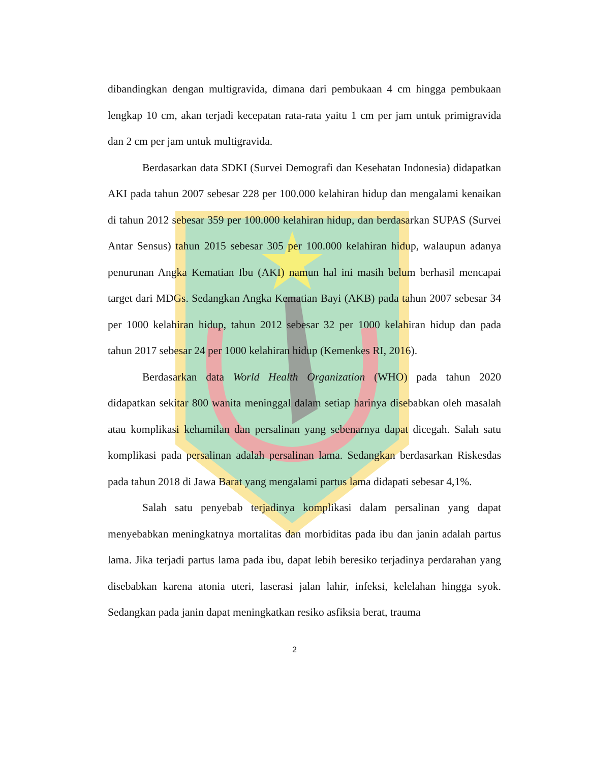dibandingkan dengan multigravida, dimana dari pembukaan 4 cm hingga pembukaan lengkap 10 cm, akan terjadi kecepatan rata-rata yaitu 1 cm per jam untuk primigravida dan 2 cm per jam untuk multigravida.
Berdasarkan data SDKI (Survei Demografi dan Kesehatan Indonesia) didapatkan AKI pada tahun 2007 sebesar 228 per 100.000 kelahiran hidup dan mengalami kenaikan di tahun 2012 sebesar 359 per 100.000 kelahiran hidup, dan berdasarkan SUPAS (Survei Antar Sensus) tahun 2015 sebesar 305 per 100.000 kelahiran hidup, walaupun adanya penurunan Angka Kematian Ibu (AKI) namun hal ini masih belum berhasil mencapai target dari MDGs. Sedangkan Angka Kematian Bayi (AKB) pada tahun 2007 sebesar 34 per 1000 kelahiran hidup, tahun 2012 sebesar 32 per 1000 kelahiran hidup dan pada tahun 2017 sebesar 24 per 1000 kelahiran hidup (Kemenkes RI, 2016).
Berdasarkan data World Health Organization (WHO) pada tahun 2020 didapatkan sekitar 800 wanita meninggal dalam setiap harinya disebabkan oleh masalah atau komplikasi kehamilan dan persalinan yang sebenarnya dapat dicegah. Salah satu komplikasi pada persalinan adalah persalinan lama. Sedangkan berdasarkan Riskesdas pada tahun 2018 di Jawa Barat yang mengalami partus lama didapati sebesar 4,1%.
Salah satu penyebab terjadinya komplikasi dalam persalinan yang dapat menyebabkan meningkatnya mortalitas dan morbiditas pada ibu dan janin adalah partus lama. Jika terjadi partus lama pada ibu, dapat lebih beresiko terjadinya perdarahan yang disebabkan karena atonia uteri, laserasi jalan lahir, infeksi, kelelahan hingga syok. Sedangkan pada janin dapat meningkatkan resiko asfiksia berat, trauma
2